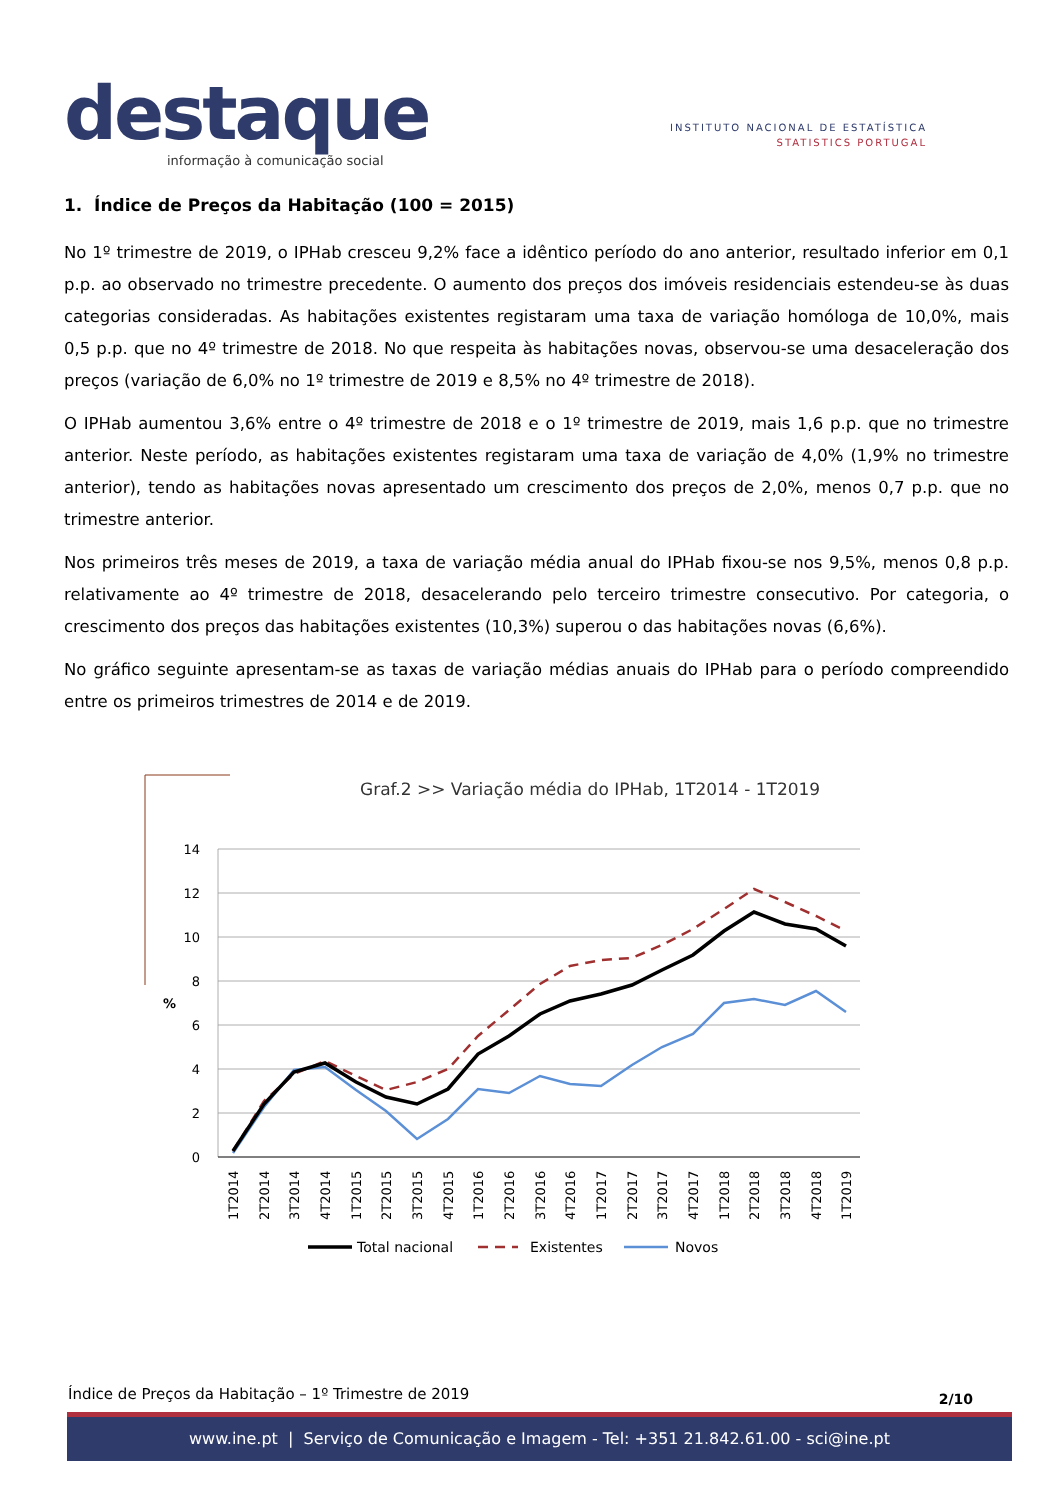destaque
informação à comunicação social
INSTITUTO NACIONAL DE ESTATÍSTICA
STATISTICS PORTUGAL
1. Índice de Preços da Habitação (100 = 2015)
No 1º trimestre de 2019, o IPHab cresceu 9,2% face a idêntico período do ano anterior, resultado inferior em 0,1 p.p. ao observado no trimestre precedente. O aumento dos preços dos imóveis residenciais estendeu-se às duas categorias consideradas. As habitações existentes registaram uma taxa de variação homóloga de 10,0%, mais 0,5 p.p. que no 4º trimestre de 2018. No que respeita às habitações novas, observou-se uma desaceleração dos preços (variação de 6,0% no 1º trimestre de 2019 e 8,5% no 4º trimestre de 2018).
O IPHab aumentou 3,6% entre o 4º trimestre de 2018 e o 1º trimestre de 2019, mais 1,6 p.p. que no trimestre anterior. Neste período, as habitações existentes registaram uma taxa de variação de 4,0% (1,9% no trimestre anterior), tendo as habitações novas apresentado um crescimento dos preços de 2,0%, menos 0,7 p.p. que no trimestre anterior.
Nos primeiros três meses de 2019, a taxa de variação média anual do IPHab fixou-se nos 9,5%, menos 0,8 p.p. relativamente ao 4º trimestre de 2018, desacelerando pelo terceiro trimestre consecutivo. Por categoria, o crescimento dos preços das habitações existentes (10,3%) superou o das habitações novas (6,6%).
No gráfico seguinte apresentam-se as taxas de variação médias anuais do IPHab para o período compreendido entre os primeiros trimestres de 2014 e de 2019.
Graf.2 >> Variação média do IPHab, 1T2014 - 1T2019
14
12
10
8
6
4
2
0
%
1T2014
2T2014
3T2014
4T2014
1T2015
2T2015
3T2015
4T2015
1T2016
2T2016
3T2016
4T2016
1T2017
2T2017
3T2017
4T2017
1T2018
2T2018
3T2018
4T2018
1T2019
Total nacional
Existentes
Novos
Índice de Preços da Habitação – 1º Trimestre de 2019 2/10
www.ine.pt | Serviço de Comunicação e Imagem - Tel: +351 21.842.61.00 - sci@ine.pt